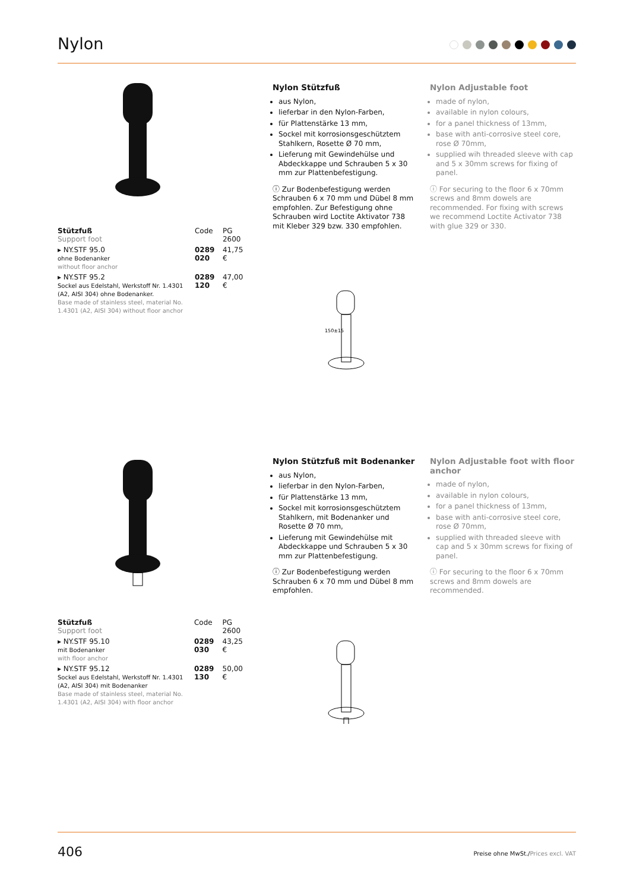Nylon
Nylon Stützfuß
aus Nylon,
lieferbar in den Nylon-Farben,
für Plattenstärke 13 mm,
Sockel mit korrosionsgeschütztem Stahlkern, Rosette Ø 70 mm,
Lieferung mit Gewindehülse und Abdeckkappe und Schrauben 5 x 30 mm zur Plattenbefestigung.
ⓘ Zur Bodenbefestigung werden Schrauben 6 x 70 mm und Dübel 8 mm empfohlen. Zur Befestigung ohne Schrauben wird Loctite Aktivator 738 mit Kleber 329 bzw. 330 empfohlen.
Nylon Adjustable foot
made of nylon,
available in nylon colours,
for a panel thickness of 13mm,
base with anti-corrosive steel core, rose Ø 70mm,
supplied wih threaded sleeve with cap and 5 x 30mm screws for fixing of panel.
ⓘ For securing to the floor 6 x 70mm screws and 8mm dowels are recommended. For fixing with screws we recommend Loctite Activator 738 with glue 329 or 330.
| Stützfuß Support foot | Code | PG 2600 |
| --- | --- | --- |
| ▸ NY.STF 95.0 ohne Bodenanker without floor anchor | 0289 020 | 41,75 € |
| ▸ NY.STF 95.2 Sockel aus Edelstahl, Werkstoff Nr. 1.4301 (A2, AISI 304) ohne Bodenanker. Base made of stainless steel, material No. 1.4301 (A2, AISI 304) without floor anchor | 0289 120 | 47,00 € |
150±15
Nylon Stützfuß mit Bodenanker
aus Nylon,
lieferbar in den Nylon-Farben,
für Plattenstärke 13 mm,
Sockel mit korrosionsgeschütztem Stahlkern, mit Bodenanker und Rosette Ø 70 mm,
Lieferung mit Gewindehülse mit Abdeckkappe und Schrauben 5 x 30 mm zur Plattenbefestigung.
ⓘ Zur Bodenbefestigung werden Schrauben 6 x 70 mm und Dübel 8 mm empfohlen.
Nylon Adjustable foot with floor anchor
made of nylon,
available in nylon colours,
for a panel thickness of 13mm,
base with anti-corrosive steel core, rose Ø 70mm,
supplied with threaded sleeve with cap and 5 x 30mm screws for fixing of panel.
ⓘ For securing to the floor 6 x 70mm screws and 8mm dowels are recommended.
| Stützfuß Support foot | Code | PG 2600 |
| --- | --- | --- |
| ▸ NY.STF 95.10 mit Bodenanker with floor anchor | 0289 030 | 43,25 € |
| ▸ NY.STF 95.12 Sockel aus Edelstahl, Werkstoff Nr. 1.4301 (A2, AISI 304) mit Bodenanker Base made of stainless steel, material No. 1.4301 (A2, AISI 304) with floor anchor | 0289 130 | 50,00 € |
406 Preise ohne MwSt./Prices excl. VAT